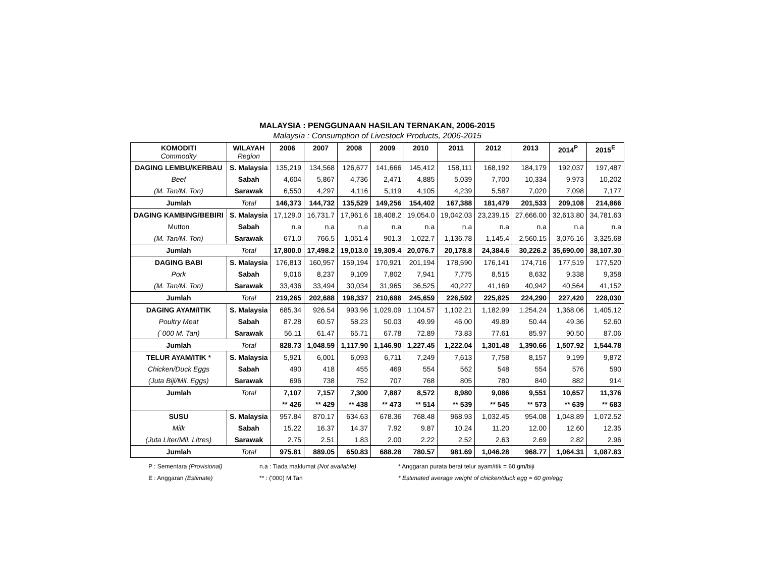MALAYSIA : PENGGUNAAN HASILAN TERNAKAN, 2006-2015
Malaysia : Consumption of Livestock Products, 2006-2015
| KOMODITI Commodity | WILAYAH Region | 2006 | 2007 | 2008 | 2009 | 2010 | 2011 | 2012 | 2013 | 2014<sup>P</sup> | 2015<sup>E</sup> |
| --- | --- | --- | --- | --- | --- | --- | --- | --- | --- | --- | --- |
| DAGING LEMBU/KERBAU | S. Malaysia | 135,219 | 134,568 | 126,677 | 141,666 | 145,412 | 158,111 | 168,192 | 184,179 | 192,037 | 197,487 |
| Beef | Sabah | 4,604 | 5,867 | 4,736 | 2,471 | 4,885 | 5,039 | 7,700 | 10,334 | 9,973 | 10,202 |
| (M. Tan/M. Ton) | Sarawak | 6,550 | 4,297 | 4,116 | 5,119 | 4,105 | 4,239 | 5,587 | 7,020 | 7,098 | 7,177 |
| Jumlah | Total | 146,373 | 144,732 | 135,529 | 149,256 | 154,402 | 167,388 | 181,479 | 201,533 | 209,108 | 214,866 |
| DAGING KAMBING/BEBIRI | S. Malaysia | 17,129.0 | 16,731.7 | 17,961.6 | 18,408.2 | 19,054.0 | 19,042.03 | 23,239.15 | 27,666.00 | 32,613.80 | 34,781.63 |
| Mutton | Sabah | n.a | n.a | n.a | n.a | n.a | n.a | n.a | n.a | n.a | n.a |
| (M. Tan/M. Ton) | Sarawak | 671.0 | 766.5 | 1,051.4 | 901.3 | 1,022.7 | 1,136.78 | 1,145.4 | 2,560.15 | 3,076.16 | 3,325.68 |
| Jumlah | Total | 17,800.0 | 17,498.2 | 19,013.0 | 19,309.4 | 20,076.7 | 20,178.8 | 24,384.6 | 30,226.2 | 35,690.00 | 38,107.30 |
| DAGING BABI | S. Malaysia | 176,813 | 160,957 | 159,194 | 170,921 | 201,194 | 178,590 | 176,141 | 174,716 | 177,519 | 177,520 |
| Pork | Sabah | 9,016 | 8,237 | 9,109 | 7,802 | 7,941 | 7,775 | 8,515 | 8,632 | 9,338 | 9,358 |
| (M. Tan/M. Ton) | Sarawak | 33,436 | 33,494 | 30,034 | 31,965 | 36,525 | 40,227 | 41,169 | 40,942 | 40,564 | 41,152 |
| Jumlah | Total | 219,265 | 202,688 | 198,337 | 210,688 | 245,659 | 226,592 | 225,825 | 224,290 | 227,420 | 228,030 |
| DAGING AYAM/ITIK | S. Malaysia | 685.34 | 926.54 | 993.96 | 1,029.09 | 1,104.57 | 1,102.21 | 1,182.99 | 1,254.24 | 1,368.06 | 1,405.12 |
| Poultry Meat | Sabah | 87.28 | 60.57 | 58.23 | 50.03 | 49.99 | 46.00 | 49.89 | 50.44 | 49.36 | 52.60 |
| (`000 M. Tan) | Sarawak | 56.11 | 61.47 | 65.71 | 67.78 | 72.89 | 73.83 | 77.61 | 85.97 | 90.50 | 87.06 |
| Jumlah | Total | 828.73 | 1,048.59 | 1,117.90 | 1,146.90 | 1,227.45 | 1,222.04 | 1,301.48 | 1,390.66 | 1,507.92 | 1,544.78 |
| TELUR AYAM/ITIK * | S. Malaysia | 5,921 | 6,001 | 6,093 | 6,711 | 7,249 | 7,613 | 7,758 | 8,157 | 9,199 | 9,872 |
| Chicken/Duck Eggs | Sabah | 490 | 418 | 455 | 469 | 554 | 562 | 548 | 554 | 576 | 590 |
| (Juta Biji/Mil. Eggs) | Sarawak | 696 | 738 | 752 | 707 | 768 | 805 | 780 | 840 | 882 | 914 |
| Jumlah | Total | 7,107 | 7,157 | 7,300 | 7,887 | 8,572 | 8,980 | 9,086 | 9,551 | 10,657 | 11,376 |
| | | ** 426 | ** 429 | ** 438 | ** 473 | ** 514 | ** 539 | ** 545 | ** 573 | ** 639 | ** 683 |
| SUSU | S. Malaysia | 957.84 | 870.17 | 634.63 | 678.36 | 768.48 | 968.93 | 1,032.45 | 954.08 | 1,048.89 | 1,072.52 |
| Milk | Sabah | 15.22 | 16.37 | 14.37 | 7.92 | 9.87 | 10.24 | 11.20 | 12.00 | 12.60 | 12.35 |
| (Juta Liter/Mil. Litres) | Sarawak | 2.75 | 2.51 | 1.83 | 2.00 | 2.22 | 2.52 | 2.63 | 2.69 | 2.82 | 2.96 |
| Jumlah | Total | 975.81 | 889.05 | 650.83 | 688.28 | 780.57 | 981.69 | 1,046.28 | 968.77 | 1,064.31 | 1,087.83 |
P : Sementara (Provisional)
E : Anggaran (Estimate)
n.a : Tiada maklumat (Not available)
** : ('000) M.Tan
* Anggaran purata berat telur ayam/itik = 60 gm/biji
* Estimated average weight of chicken/duck egg = 60 gm/egg